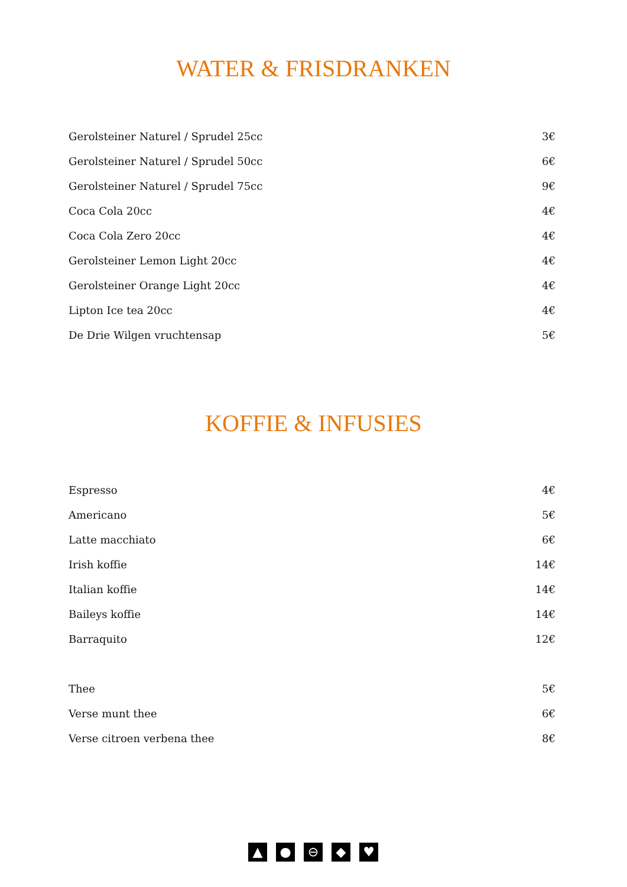WATER & FRISDRANKEN
| Gerolsteiner Naturel / Sprudel 25cc | 3€ |
| Gerolsteiner Naturel / Sprudel 50cc | 6€ |
| Gerolsteiner Naturel / Sprudel 75cc | 9€ |
| Coca Cola 20cc | 4€ |
| Coca Cola Zero 20cc | 4€ |
| Gerolsteiner Lemon Light 20cc | 4€ |
| Gerolsteiner Orange Light 20cc | 4€ |
| Lipton Ice tea 20cc | 4€ |
| De Drie Wilgen vruchtensap | 5€ |
KOFFIE & INFUSIES
| Espresso | 4€ |
| Americano | 5€ |
| Latte macchiato | 6€ |
| Irish koffie | 14€ |
| Italian koffie | 14€ |
| Baileys koffie | 14€ |
| Barraquito | 12€ |
| Thee | 5€ |
| Verse munt thee | 6€ |
| Verse citroen verbena thee | 8€ |
▲ ● ⊖ ◆ ♥